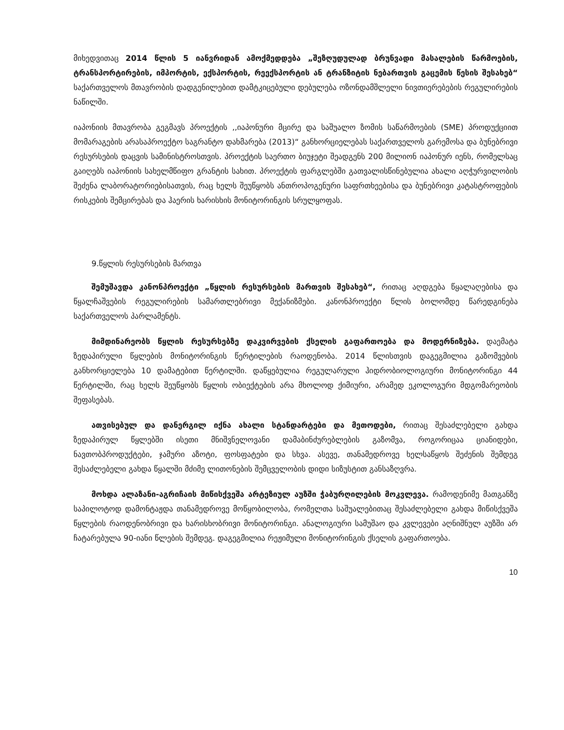მიხედვითაც 2014 წლის 5 იანვრიდან ამოქმედდება „შეზღუდულად ბრუნვადი მასალების წარმოების, ტრანსპორტირების, იმპორტის, ექსპორტის, რეექსპორტის ან ტრანზიტის ნებართვის გაცემის წესის შესახებ“ საქართველოს მთავრობის დადგენილებით დამტკიცებული დებულება ოზონდამშლელი ნივთიერებების რეგულირების ნაწილში.
იაპონიის მთავრობა გეგმავს პროექტის ,,იაპონური მცირე და საშუალო ზომის საწარმოების (SME) პროდუქციით მომარაგების არასაპროექტო საგრანტო დახმარება (2013)“ განხორციელებას საქართველოს გარემოსა და ბუნებრივი რესურსების დაცვის სამინისტროსთვის. პროექტის საერთო ბიუჯეტი შეადგენს 200 მილიონ იაპონურ იენს, რომელსაც გაიღებს იაპონიის სახელმწიფო გრანტის სახით. პროექტის ფარგლებში გათვალისწინებულია ახალი აღჭურვილობის შეძენა ლაბორატორიებისათვის, რაც ხელს შეუწყობს ანთროპოგენური საფრთხეებისა და ბუნებრივი კატასტროფების რისკების შემცირებას და ჰაერის ხარისხის მონიტორინგის სრულყოფას.
9.წყლის რესურსების მართვა
შემუშავდა კანონპროექტი „წყლის რესურსების მართვის შესახებ“, რითაც აღდგება წყალაღებისა და წყალჩაშვების რეგულირების სამართლებრივი მექანიზმები. კანონპროექტი წლის ბოლომდე წარედგინება საქართველოს პარლამენტს.
მიმდინარეობს წყლის რესურსებზე დაკვირვების ქსელის გაფართოება და მოდერნიზება. დაემატა ზედაპირული წყლების მონიტორინგის წერტილების რაოდენობა. 2014 წლისთვის დაგეგმილია გაზომვების განხორციელება 10 დამატებით წერტილში. დაწყებულია რეგულარული ჰიდრობიოლოგიური მონიტორინგი 44 წერტილში, რაც ხელს შეუწყობს წყლის ობიექტების არა მხოლოდ ქიმიური, არამედ ეკოლოგური მდგომარეობის შეფასებას.
ათვისებულ და დანერგილ იქნა ახალი სტანდარტები და მეთოდები, რითაც შესაძლებელი გახდა ზედაპირულ წყლებში ისეთი მნიშვნელოვანი დამაბინძურებლების გაზომვა, როგორიცაა ციანიდები, ნავთობპროდუქტები, ჯამური აზოტი, ფოსფატები და სხვა. ასევე, თანამედროვე ხელსაწყოს შეძენის შემდეგ შესაძლებელი გახდა წყალში მძიმე ლითონების შემცველობის დიდი სიზუსტით განსაზღვრა.
მოხდა ალაზანი-აგრიჩაის მიწისქვეშა არტეზიულ აუზში ჭაბურღილების მოკვლევა. რამოდენიმე მათგანზე საპილოტოდ დამონტაჟდა თანამედროვე მოწყობილობა, რომელთა საშუალებითაც შესაძლებელი გახდა მიწისქვეშა წყლების რაოდენობრივი და ხარისხობრივი მონიტორინგი. ანალოგიური სამუშაო და კვლევები აღნიშნულ აუზში არ ჩატარებულა 90-იანი წლების შემდეგ. დაგეგმილია რეჟიმული მონიტორინგის ქსელის გაფართოება.
10